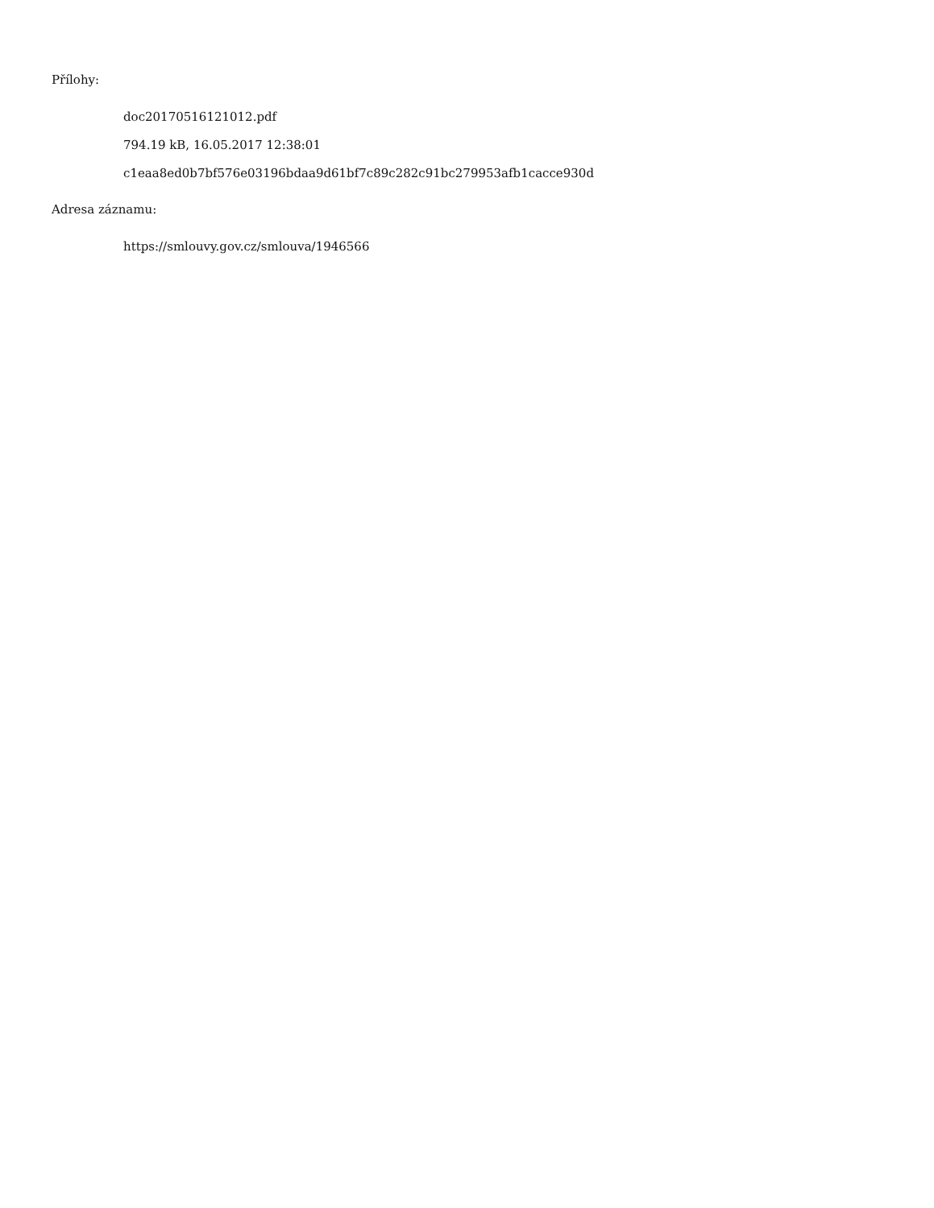Přílohy:
doc20170516121012.pdf
794.19 kB, 16.05.2017 12:38:01
c1eaa8ed0b7bf576e03196bdaa9d61bf7c89c282c91bc279953afb1cacce930d
Adresa záznamu:
https://smlouvy.gov.cz/smlouva/1946566